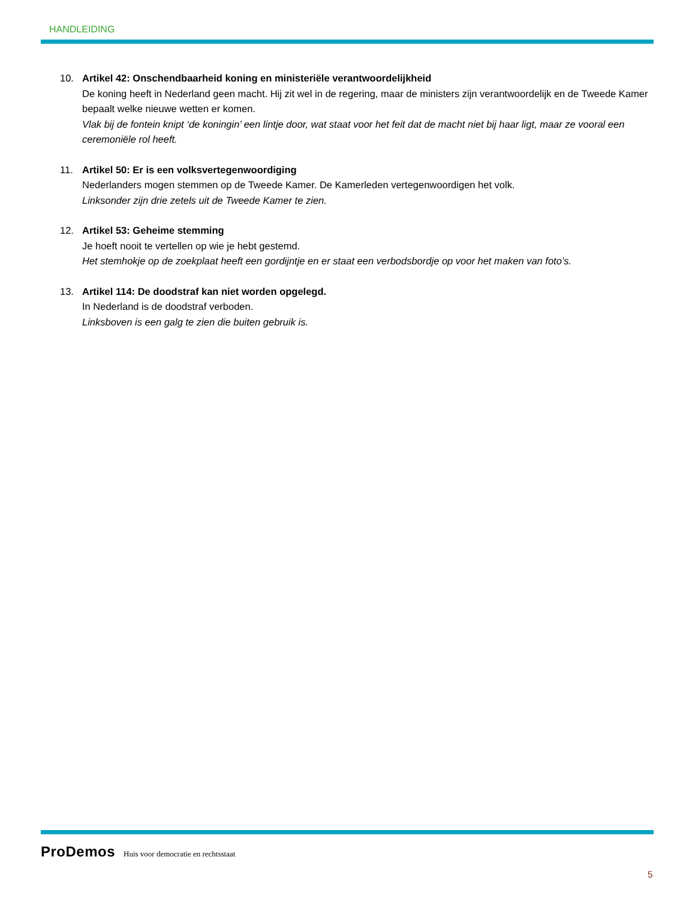HANDLEIDING
10. Artikel 42: Onschendbaarheid koning en ministeriële verantwoordelijkheid
De koning heeft in Nederland geen macht. Hij zit wel in de regering, maar de ministers zijn verantwoordelijk en de Tweede Kamer bepaalt welke nieuwe wetten er komen.
Vlak bij de fontein knipt ‘de koningin’ een lintje door, wat staat voor het feit dat de macht niet bij haar ligt, maar ze vooral een ceremoniële rol heeft.
11. Artikel 50: Er is een volksvertegenwoordiging
Nederlanders mogen stemmen op de Tweede Kamer. De Kamerleden vertegenwoordigen het volk.
Linksonder zijn drie zetels uit de Tweede Kamer te zien.
12. Artikel 53: Geheime stemming
Je hoeft nooit te vertellen op wie je hebt gestemd.
Het stemhokje op de zoekplaat heeft een gordijntje en er staat een verbodsbordje op voor het maken van foto’s.
13. Artikel 114: De doodstraf kan niet worden opgelegd.
In Nederland is de doodstraf verboden.
Linksboven is een galg te zien die buiten gebruik is.
ProDemos Huis voor democratie en rechtsstaat
5